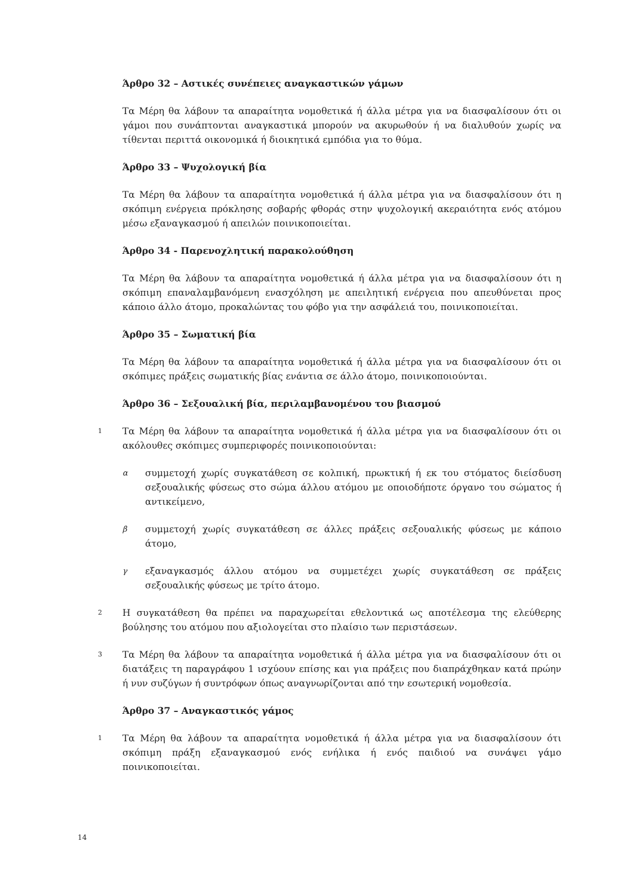Άρθρο 32 – Αστικές συνέπειες αναγκαστικών γάμων
Τα Μέρη θα λάβουν τα απαραίτητα νομοθετικά ή άλλα μέτρα για να διασφαλίσουν ότι οι γάμοι που συνάπτονται αναγκαστικά μπορούν να ακυρωθούν ή να διαλυθούν χωρίς να τίθενται περιττά οικονομικά ή διοικητικά εμπόδια για το θύμα.
Άρθρο 33 – Ψυχολογική βία
Τα Μέρη θα λάβουν τα απαραίτητα νομοθετικά ή άλλα μέτρα για να διασφαλίσουν ότι η σκόπιμη ενέργεια πρόκλησης σοβαρής φθοράς στην ψυχολογική ακεραιότητα ενός ατόμου μέσω εξαναγκασμού ή απειλών ποινικοποιείται.
Άρθρο 34 - Παρενοχλητική παρακολούθηση
Τα Μέρη θα λάβουν τα απαραίτητα νομοθετικά ή άλλα μέτρα για να διασφαλίσουν ότι η σκόπιμη επαναλαμβανόμενη ενασχόληση με απειλητική ενέργεια που απευθύνεται προς κάποιο άλλο άτομο, προκαλώντας του φόβο για την ασφάλειά του, ποινικοποιείται.
Άρθρο 35 – Σωματική βία
Τα Μέρη θα λάβουν τα απαραίτητα νομοθετικά ή άλλα μέτρα για να διασφαλίσουν ότι οι σκόπιμες πράξεις σωματικής βίας ενάντια σε άλλο άτομο, ποινικοποιούνται.
Άρθρο 36 – Σεξουαλική βία, περιλαμβανομένου του βιασμού
1
Τα Μέρη θα λάβουν τα απαραίτητα νομοθετικά ή άλλα μέτρα για να διασφαλίσουν ότι οι ακόλουθες σκόπιμες συμπεριφορές ποινικοποιούνται:
α
συμμετοχή χωρίς συγκατάθεση σε κολπική, πρωκτική ή εκ του στόματος διείσδυση σεξουαλικής φύσεως στο σώμα άλλου ατόμου με οποιοδήποτε όργανο του σώματος ή αντικείμενο,
β
συμμετοχή χωρίς συγκατάθεση σε άλλες πράξεις σεξουαλικής φύσεως με κάποιο άτομο,
γ
εξαναγκασμός άλλου ατόμου να συμμετέχει χωρίς συγκατάθεση σε πράξεις σεξουαλικής φύσεως με τρίτο άτομο.
2
Η συγκατάθεση θα πρέπει να παραχωρείται εθελοντικά ως αποτέλεσμα της ελεύθερης βούλησης του ατόμου που αξιολογείται στο πλαίσιο των περιστάσεων.
3
Τα Μέρη θα λάβουν τα απαραίτητα νομοθετικά ή άλλα μέτρα για να διασφαλίσουν ότι οι διατάξεις τη παραγράφου 1 ισχύουν επίσης και για πράξεις που διαπράχθηκαν κατά πρώην ή νυν συζύγων ή συντρόφων όπως αναγνωρίζονται από την εσωτερική νομοθεσία.
Άρθρο 37 – Αναγκαστικός γάμος
1
Τα Μέρη θα λάβουν τα απαραίτητα νομοθετικά ή άλλα μέτρα για να διασφαλίσουν ότι σκόπιμη πράξη εξαναγκασμού ενός ενήλικα ή ενός παιδιού να συνάψει γάμο ποινικοποιείται.
14